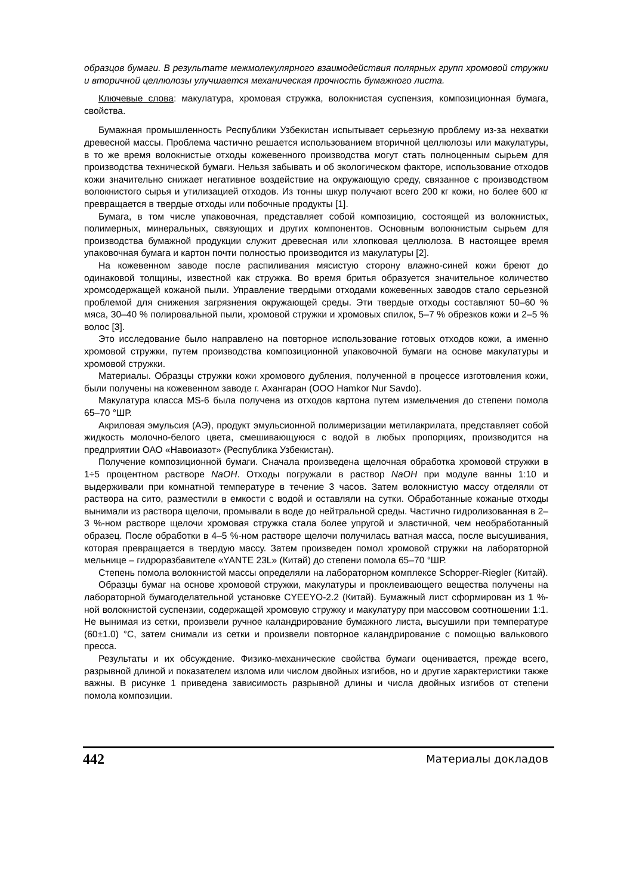образцов бумаги. В результате межмолекулярного взаимодействия полярных групп хромовой стружки и вторичной целлюлозы улучшается механическая прочность бумажного листа.
Ключевые слова: макулатура, хромовая стружка, волокнистая суспензия, композиционная бумага, свойства.
Бумажная промышленность Республики Узбекистан испытывает серьезную проблему из-за нехватки древесной массы. Проблема частично решается использованием вторичной целлюлозы или макулатуры, в то же время волокнистые отходы кожевенного производства могут стать полноценным сырьем для производства технической бумаги. Нельзя забывать и об экологическом факторе, использование отходов кожи значительно снижает негативное воздействие на окружающую среду, связанное с производством волокнистого сырья и утилизацией отходов. Из тонны шкур получают всего 200 кг кожи, но более 600 кг превращается в твердые отходы или побочные продукты [1].
Бумага, в том числе упаковочная, представляет собой композицию, состоящей из волокнистых, полимерных, минеральных, связующих и других компонентов. Основным волокнистым сырьем для производства бумажной продукции служит древесная или хлопковая целлюлоза. В настоящее время упаковочная бумага и картон почти полностью производится из макулатуры [2].
На кожевенном заводе после распиливания мясистую сторону влажно-синей кожи бреют до одинаковой толщины, известной как стружка. Во время бритья образуется значительное количество хромсодержащей кожаной пыли. Управление твердыми отходами кожевенных заводов стало серьезной проблемой для снижения загрязнения окружающей среды. Эти твердые отходы составляют 50–60 % мяса, 30–40 % полировальной пыли, хромовой стружки и хромовых спилок, 5–7 % обрезков кожи и 2–5 % волос [3].
Это исследование было направлено на повторное использование готовых отходов кожи, а именно хромовой стружки, путем производства композиционной упаковочной бумаги на основе макулатуры и хромовой стружки.
Материалы. Образцы стружки кожи хромового дубления, полученной в процессе изготовления кожи, были получены на кожевенном заводе г. Ахангаран (ООО Hamkor Nur Savdo).
Макулатура класса MS-6 была получена из отходов картона путем измельчения до степени помола 65–70 °ШР.
Акриловая эмульсия (АЭ), продукт эмульсионной полимеризации метилакрилата, представляет собой жидкость молочно-белого цвета, смешивающуюся с водой в любых пропорциях, производится на предприятии ОАО «Навоиазот» (Республика Узбекистан).
Получение композиционной бумаги. Сначала произведена щелочная обработка хромовой стружки в 1÷5 процентном растворе NaOH. Отходы погружали в раствор NaOH при модуле ванны 1:10 и выдерживали при комнатной температуре в течение 3 часов. Затем волокнистую массу отделяли от раствора на сито, разместили в емкости с водой и оставляли на сутки. Обработанные кожаные отходы вынимали из раствора щелочи, промывали в воде до нейтральной среды. Частично гидролизованная в 2–3 %-ном растворе щелочи хромовая стружка стала более упругой и эластичной, чем необработанный образец. После обработки в 4–5 %-ном растворе щелочи получилась ватная масса, после высушивания, которая превращается в твердую массу. Затем произведен помол хромовой стружки на лабораторной мельнице – гидроразбавителе «YANTE 23L» (Китай) до степени помола 65–70 °ШР.
Степень помола волокнистой массы определяли на лабораторном комплексе Schopper-Riegler (Китай).
Образцы бумаг на основе хромовой стружки, макулатуры и проклеивающего вещества получены на лабораторной бумагоделательной установке CYEEYO-2.2 (Китай). Бумажный лист сформирован из 1 %-ной волокнистой суспензии, содержащей хромовую стружку и макулатуру при массовом соотношении 1:1. Не вынимая из сетки, произвели ручное каландрирование бумажного листа, высушили при температуре (60±1.0) °С, затем снимали из сетки и произвели повторное каландрирование с помощью валькового пресса.
Результаты и их обсуждение. Физико-механические свойства бумаги оценивается, прежде всего, разрывной длиной и показателем излома или числом двойных изгибов, но и другие характеристики также важны. В рисунке 1 приведена зависимость разрывной длины и числа двойных изгибов от степени помола композиции.
442 Материалы докладов